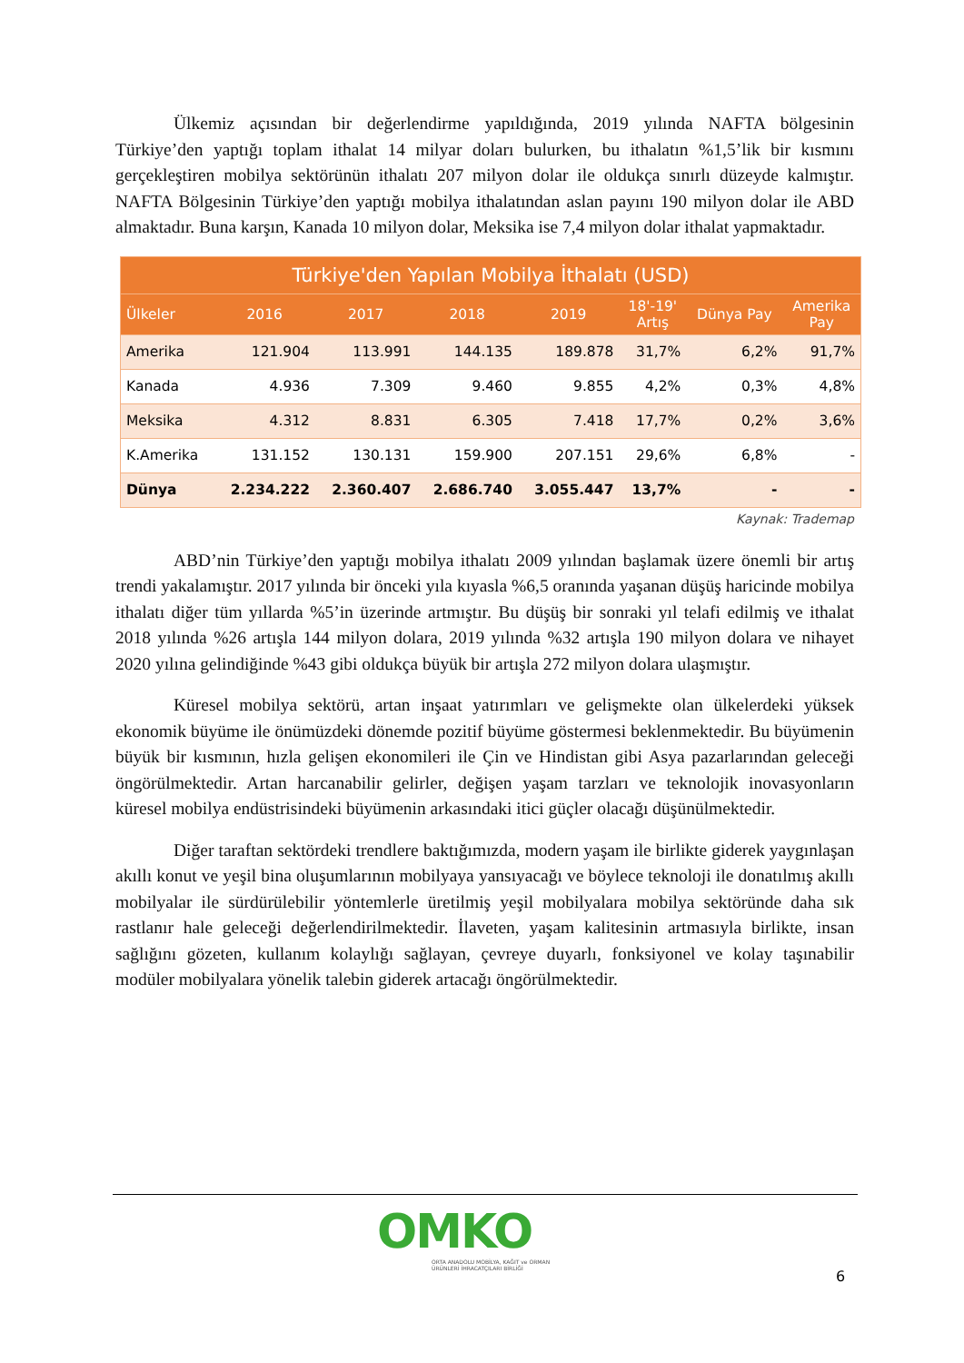Ülkemiz açısından bir değerlendirme yapıldığında, 2019 yılında NAFTA bölgesinin Türkiye’den yaptığı toplam ithalat 14 milyar doları bulurken, bu ithalatın %1,5’lik bir kısmını gerçekleştiren mobilya sektörünün ithalatı 207 milyon dolar ile oldukça sınırlı düzeyde kalmıştır. NAFTA Bölgesinin Türkiye’den yaptığı mobilya ithalatından aslan payını 190 milyon dolar ile ABD almaktadır. Buna karşın, Kanada 10 milyon dolar, Meksika ise 7,4 milyon dolar ithalat yapmaktadır.
| Türkiye'den Yapılan Mobilya İthalatı (USD) | | | | | | | |
| --- | --- | --- | --- | --- | --- | --- | --- |
| Ülkeler | 2016 | 2017 | 2018 | 2019 | 18'-19' Artış | Dünya Pay | Amerika Pay |
| Amerika | 121.904 | 113.991 | 144.135 | 189.878 | 31,7% | 6,2% | 91,7% |
| Kanada | 4.936 | 7.309 | 9.460 | 9.855 | 4,2% | 0,3% | 4,8% |
| Meksika | 4.312 | 8.831 | 6.305 | 7.418 | 17,7% | 0,2% | 3,6% |
| K.Amerika | 131.152 | 130.131 | 159.900 | 207.151 | 29,6% | 6,8% | - |
| Dünya | 2.234.222 | 2.360.407 | 2.686.740 | 3.055.447 | 13,7% | - | - |
Kaynak: Trademap
ABD’nin Türkiye’den yaptığı mobilya ithalatı 2009 yılından başlamak üzere önemli bir artış trendi yakalamıştır. 2017 yılında bir önceki yıla kıyasla %6,5 oranında yaşanan düşüş haricinde mobilya ithalatı diğer tüm yıllarda %5’in üzerinde artmıştır. Bu düşüş bir sonraki yıl telafi edilmiş ve ithalat 2018 yılında %26 artışla 144 milyon dolara, 2019 yılında %32 artışla 190 milyon dolara ve nihayet 2020 yılına gelindiğinde %43 gibi oldukça büyük bir artışla 272 milyon dolara ulaşmıştır.
Küresel mobilya sektörü, artan inşaat yatırımları ve gelişmekte olan ülkelerdeki yüksek ekonomik büyüme ile önümüzdeki dönemde pozitif büyüme göstermesi beklenmektedir. Bu büyümenin büyük bir kısmının, hızla gelişen ekonomileri ile Çin ve Hindistan gibi Asya pazarlarından geleceği öngörülmektedir. Artan harcanabilir gelirler, değişen yaşam tarzları ve teknolojik inovasyonların küresel mobilya endüstrisindeki büyümenin arkasındaki itici güçler olacağı düşünülmektedir.
Diğer taraftan sektördeki trendlere baktığımızda, modern yaşam ile birlikte giderek yaygınlaşan akıllı konut ve yeşil bina oluşumlarının mobilyaya yansıyacağı ve böylece teknoloji ile donatılmış akıllı mobilyalar ile sürdürülebilir yöntemlerle üretilmiş yeşil mobilyalara mobilya sektöründe daha sık rastlanır hale geleceği değerlendirilmektedir. İlaveten, yaşam kalitesinin artmasıyla birlikte, insan sağlığını gözeten, kullanım kolaylığı sağlayan, çevreye duyarlı, fonksiyonel ve kolay taşınabilir modüler mobilyalara yönelik talebin giderek artacağı öngörülmektedir.
OMKO
ORTA ANADOLU MOBİLYA, KAĞIT ve ORMAN
ÜRÜNLERİ İHRACATÇILARI BİRLİĞİ
6